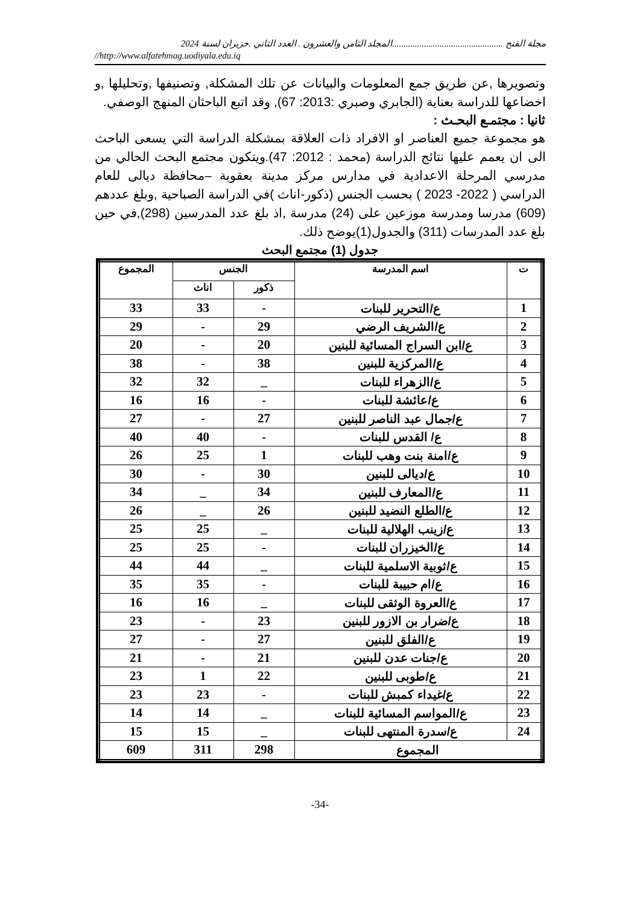مجلة الفتح .................................................المجلد الثامن والعشرون . العدد الثاني .حزيران لسنة 2024
//http://www.alfatehmag.uodiyala.edu.iq
وتصويرها ,عن طريق جمع المعلومات والبيانات عن تلك المشكلة, وتصنيفها ,وتحليلها ,و اخضاعها للدراسة بعناية (الجابري وصبري :2013: 67), وقد اتبع الباحثان المنهج الوصفي.
ثانيا : مجتمـع البحـث :
هو مجموعة جميع العناصر او الافراد ذات العلاقة بمشكلة الدراسة التي يسعى الباحث الى ان يعمم عليها نتائج الدراسة (محمد : 2012: 47).ويتكون مجتمع البحث الحالي من مدرسي المرحلة الاعدادية في مدارس مركز مدينة بعقوبة –محافظة ديالى للعام الدراسي ( 2022- 2023 ) بحسب الجنس (ذكور-اناث )في الدراسة الصباحية ,وبلغ عددهم (609) مدرسا ومدرسة موزعين على (24) مدرسة ,اذ بلغ عدد المدرسين (298),في حين بلغ عدد المدرسات (311) والجدول(1)يوضح ذلك.
جدول (1) مجتمع البحث
| ت | اسم المدرسة | الجنس | | المجموع |
| --- | --- | --- | --- | --- |
| | | ذكور | اناث | |
| 1 | ع/التحرير للبنات | - | 33 | 33 |
| 2 | ع/الشريف الرضي | 29 | - | 29 |
| 3 | ع/ابن السراج المسائية للبنين | 20 | - | 20 |
| 4 | ع/المركزية للبنين | 38 | - | 38 |
| 5 | ع/الزهراء للبنات | _ | 32 | 32 |
| 6 | ع/عائشة للبنات | - | 16 | 16 |
| 7 | ع/جمال عبد الناصر للبنين | 27 | - | 27 |
| 8 | ع/ القدس للبنات | - | 40 | 40 |
| 9 | ع/امنة بنت وهب للبنات | 1 | 25 | 26 |
| 10 | ع/ديالى للبنين | 30 | - | 30 |
| 11 | ع/المعارف للبنين | 34 | _ | 34 |
| 12 | ع/الطلع النضيد للبنين | 26 | _ | 26 |
| 13 | ع/زينب الهلالية للبنات | _ | 25 | 25 |
| 14 | ع/الخيزران للبنات | - | 25 | 25 |
| 15 | ع/ثوبية الاسلمية للبنات | _ | 44 | 44 |
| 16 | ع/ام حبيبة للبنات | - | 35 | 35 |
| 17 | ع/العروة الوثقى للبنات | _ | 16 | 16 |
| 18 | ع/ضرار بن الازور للبنين | 23 | - | 23 |
| 19 | ع/الفلق للبنين | 27 | - | 27 |
| 20 | ع/جنات عدن للبنين | 21 | - | 21 |
| 21 | ع/طوبى للبنين | 22 | 1 | 23 |
| 22 | ع/غيداء كمبش للبنات | - | 23 | 23 |
| 23 | ع/المواسم المسائية للبنات | _ | 14 | 14 |
| 24 | ع/سدرة المنتهى للبنات | _ | 15 | 15 |
| المجموع | | 298 | 311 | 609 |
-34-